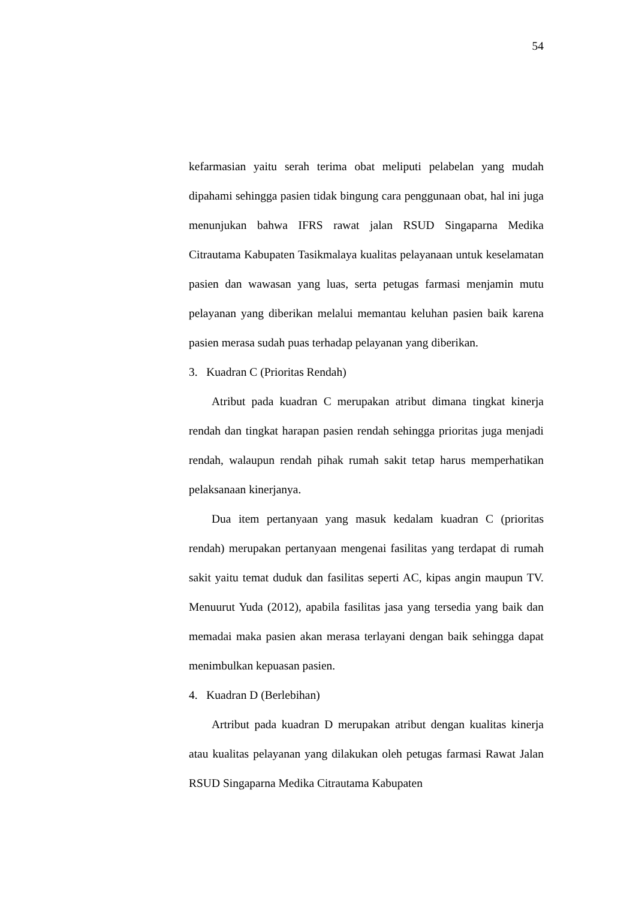54
kefarmasian yaitu serah terima obat meliputi pelabelan yang mudah dipahami sehingga pasien tidak bingung cara penggunaan obat, hal ini juga menunjukan bahwa IFRS rawat jalan RSUD Singaparna Medika Citrautama Kabupaten Tasikmalaya kualitas pelayanaan untuk keselamatan pasien dan wawasan yang luas, serta petugas farmasi menjamin mutu pelayanan yang diberikan melalui memantau keluhan pasien baik karena pasien merasa sudah puas terhadap pelayanan yang diberikan.
3. Kuadran C (Prioritas Rendah)
Atribut pada kuadran C merupakan atribut dimana tingkat kinerja rendah dan tingkat harapan pasien rendah sehingga prioritas juga menjadi rendah, walaupun rendah pihak rumah sakit tetap harus memperhatikan pelaksanaan kinerjanya.
Dua item pertanyaan yang masuk kedalam kuadran C (prioritas rendah) merupakan pertanyaan mengenai fasilitas yang terdapat di rumah sakit yaitu temat duduk dan fasilitas seperti AC, kipas angin maupun TV. Menuurut Yuda (2012), apabila fasilitas jasa yang tersedia yang baik dan memadai maka pasien akan merasa terlayani dengan baik sehingga dapat menimbulkan kepuasan pasien.
4. Kuadran D (Berlebihan)
Artribut pada kuadran D merupakan atribut dengan kualitas kinerja atau kualitas pelayanan yang dilakukan oleh petugas farmasi Rawat Jalan RSUD Singaparna Medika Citrautama Kabupaten